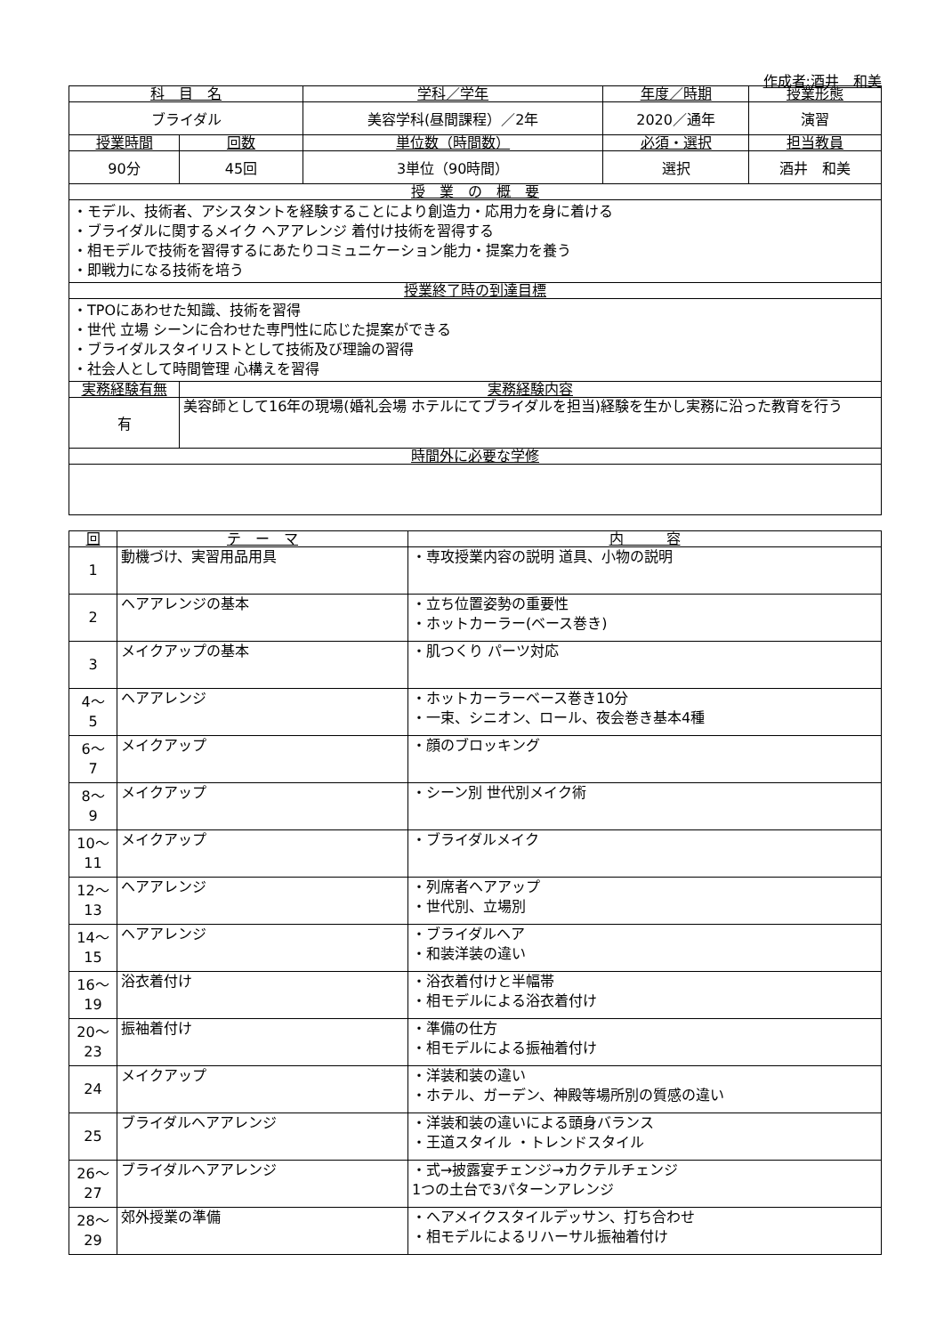作成者:酒井　和美
| 科 目 名 | | 学科／学年 | 年度／時期 | 授業形態 |
| --- | --- | --- | --- | --- |
| ブライダル | | 美容学科(昼間課程）／2年 | 2020／通年 | 演習 |
| 授業時間 | 回数 | 単位数（時間数） | 必須・選択 | 担当教員 |
| 90分 | 45回 | 3単位（90時間） | 選択 | 酒井 和美 |
| 授 業 の 概 要 | | | | |
| ・モデル、技術者、アシスタントを経験することにより創造力・応用力を身に着ける ・ブライダルに関するメイク ヘアアレンジ 着付け技術を習得する ・相モデルで技術を習得するにあたりコミュニケーション能力・提案力を養う ・即戦力になる技術を培う | | | | |
| 授業終了時の到達目標 | | | | |
| ・TPOにあわせた知識、技術を習得 ・世代 立場 シーンに合わせた専門性に応じた提案ができる ・ブライダルスタイリストとして技術及び理論の習得 ・社会人として時間管理 心構えを習得 | | | | |
| 実務経験有無 | 実務経験内容 | | | |
| 有 | 美容師として16年の現場(婚礼会場 ホテルにてブライダルを担当)経験を生かし実務に沿った教育を行う | | | |
| 時間外に必要な学修 | | | | |
| 回 | テ ー マ | 内 容 |
| --- | --- | --- |
| 1 | 動機づけ、実習用品用具 | ・専攻授業内容の説明 道具、小物の説明 |
| 2 | ヘアアレンジの基本 | ・立ち位置姿勢の重要性 ・ホットカーラー(ベース巻き) |
| 3 | メイクアップの基本 | ・肌つくり パーツ対応 |
| 4～ 5 | ヘアアレンジ | ・ホットカーラーベース巻き10分 ・一束、シニオン、ロール、夜会巻き基本4種 |
| 6～ 7 | メイクアップ | ・顔のブロッキング |
| 8～ 9 | メイクアップ | ・シーン別 世代別メイク術 |
| 10～ 11 | メイクアップ | ・ブライダルメイク |
| 12～ 13 | ヘアアレンジ | ・列席者ヘアアップ ・世代別、立場別 |
| 14～ 15 | ヘアアレンジ | ・ブライダルヘア ・和装洋装の違い |
| 16～ 19 | 浴衣着付け | ・浴衣着付けと半幅帯 ・相モデルによる浴衣着付け |
| 20～ 23 | 振袖着付け | ・準備の仕方 ・相モデルによる振袖着付け |
| 24 | メイクアップ | ・洋装和装の違い ・ホテル、ガーデン、神殿等場所別の質感の違い |
| 25 | ブライダルヘアアレンジ | ・洋装和装の違いによる頭身バランス ・王道スタイル ・トレンドスタイル |
| 26～ 27 | ブライダルヘアアレンジ | ・式→披露宴チェンジ→カクテルチェンジ 1つの土台で3パターンアレンジ |
| 28～ 29 | 郊外授業の準備 | ・ヘアメイクスタイルデッサン、打ち合わせ ・相モデルによるリハーサル振袖着付け |